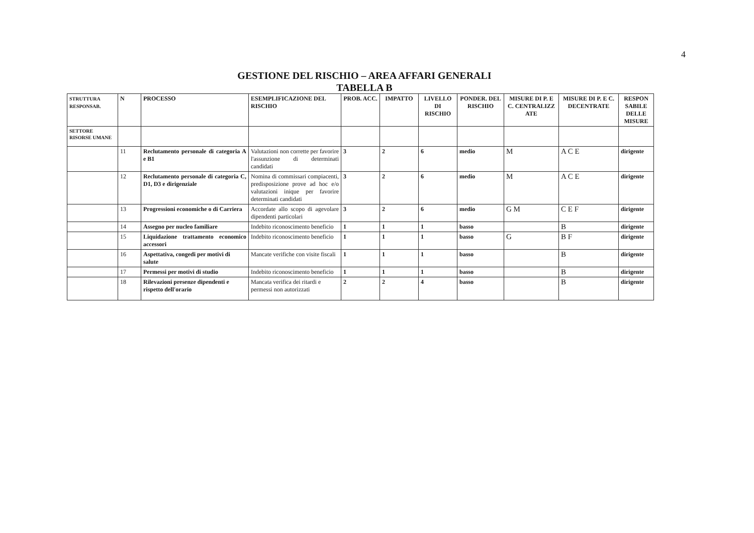4
GESTIONE DEL RISCHIO – AREA AFFARI GENERALI
TABELLA B
| STRUTTURA RESPONSAB. | N | PROCESSO | ESEMPLIFICAZIONE DEL RISCHIO | PROB. ACC. | IMPATTO | LIVELLO DI RISCHIO | PONDER. DEL RISCHIO | MISURE DI P. E C. CENTRALIZZ ATE | MISURE DI P. E C. DECENTRATE | RESPON SABILE DELLE MISURE |
| --- | --- | --- | --- | --- | --- | --- | --- | --- | --- | --- |
| SETTORE RISORSE UMANE | | | | | | | | | | |
| | 11 | Reclutamento personale di categoria A e B1 | Valutazioni non corrette per favorire l'assunzione di determinati candidati | 3 | 2 | 6 | medio | M | A C E | dirigente |
| | 12 | Reclutamento personale di categoria C, D1, D3 e dirigenziale | Nomina di commissari compiacenti, predisposizione prove ad hoc e/o valutazioni inique per favorire determinati candidati | 3 | 2 | 6 | medio | M | A C E | dirigente |
| | 13 | Progressioni economiche o di Carriera | Accordate allo scopo di agevolare dipendenti particolari | 3 | 2 | 6 | medio | G M | C E F | dirigente |
| | 14 | Assegno per nucleo familiare | Indebito riconoscimento beneficio | 1 | 1 | 1 | basso | | B | dirigente |
| | 15 | Liquidazione trattamento economico accessori | Indebito riconoscimento beneficio | 1 | 1 | 1 | basso | G | B F | dirigente |
| | 16 | Aspettativa, congedi per motivi di salute | Mancate verifiche con visite fiscali | 1 | 1 | 1 | basso | | B | dirigente |
| | 17 | Permessi per motivi di studio | Indebito riconoscimento beneficio | 1 | 1 | 1 | basso | | B | dirigente |
| | 18 | Rilevazioni presenze dipendenti e rispetto dell'orario | Mancata verifica dei ritardi e permessi non autorizzati | 2 | 2 | 4 | basso | | B | dirigente |